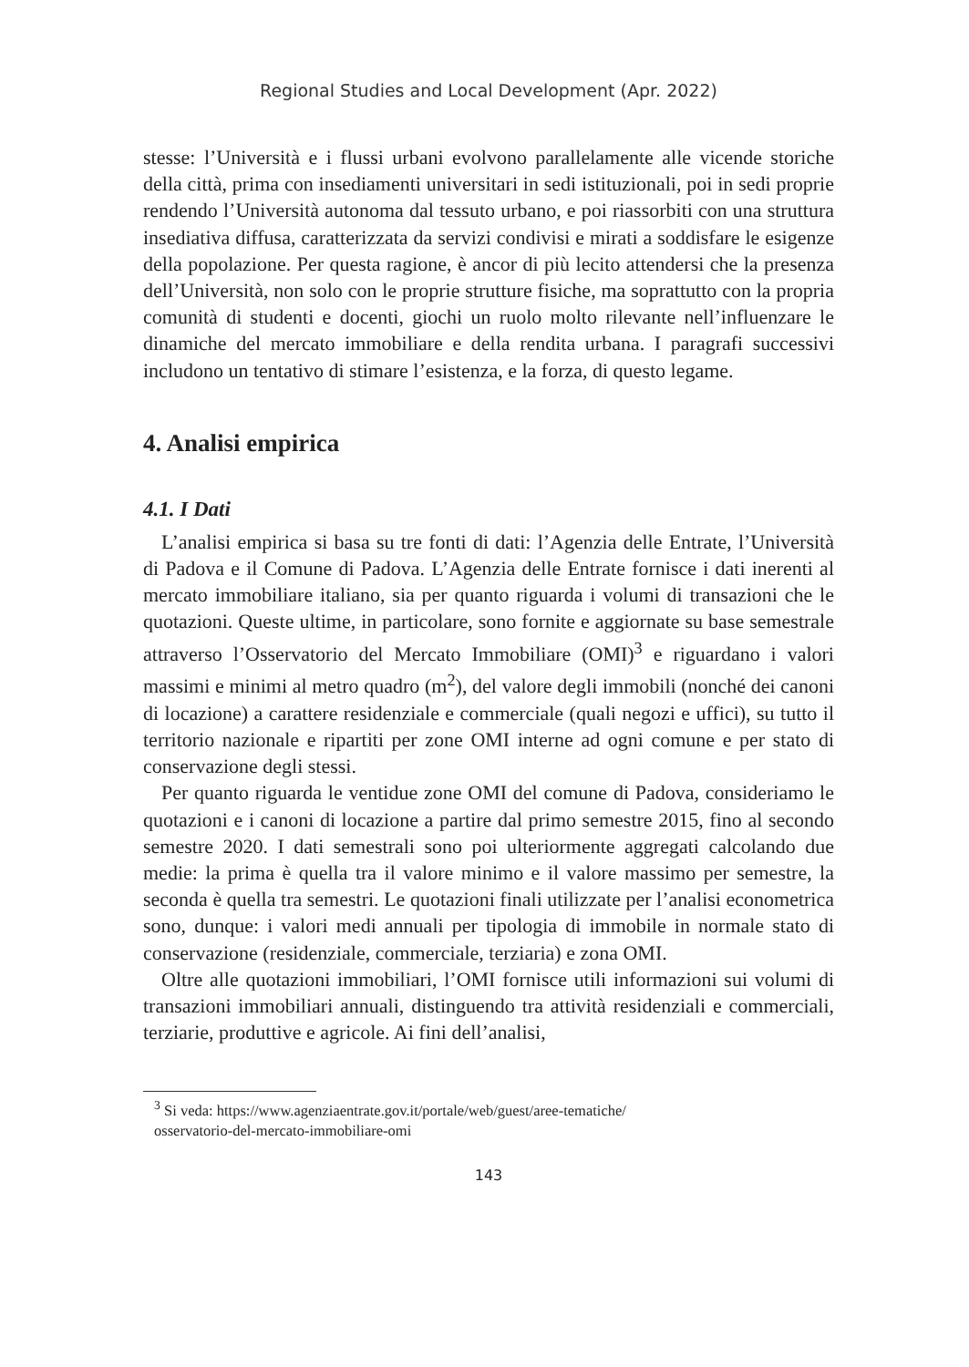Regional Studies and Local Development (Apr. 2022)
stesse: l’Università e i flussi urbani evolvono parallelamente alle vicende storiche della città, prima con insediamenti universitari in sedi istituzionali, poi in sedi proprie rendendo l’Università autonoma dal tessuto urbano, e poi riassorbiti con una struttura insediativa diffusa, caratterizzata da servizi condivisi e mirati a soddisfare le esigenze della popolazione. Per questa ragione, è ancor di più lecito attendersi che la presenza dell’Università, non solo con le proprie strutture fisiche, ma soprattutto con la propria comunità di studenti e docenti, giochi un ruolo molto rilevante nell’influenzare le dinamiche del mercato immobiliare e della rendita urbana. I paragrafi successivi includono un tentativo di stimare l’esistenza, e la forza, di questo legame.
4. Analisi empirica
4.1. I Dati
L’analisi empirica si basa su tre fonti di dati: l’Agenzia delle Entrate, l’Università di Padova e il Comune di Padova. L’Agenzia delle Entrate fornisce i dati inerenti al mercato immobiliare italiano, sia per quanto riguarda i volumi di transazioni che le quotazioni. Queste ultime, in particolare, sono fornite e aggiornate su base semestrale attraverso l’Osservatorio del Mercato Immobiliare (OMI)<sup>3</sup> e riguardano i valori massimi e minimi al metro quadro (m<sup>2</sup>), del valore degli immobili (nonché dei canoni di locazione) a carattere residenziale e commerciale (quali negozi e uffici), su tutto il territorio nazionale e ripartiti per zone OMI interne ad ogni comune e per stato di conservazione degli stessi.
Per quanto riguarda le ventidue zone OMI del comune di Padova, consideriamo le quotazioni e i canoni di locazione a partire dal primo semestre 2015, fino al secondo semestre 2020. I dati semestrali sono poi ulteriormente aggregati calcolando due medie: la prima è quella tra il valore minimo e il valore massimo per semestre, la seconda è quella tra semestri. Le quotazioni finali utilizzate per l’analisi econometrica sono, dunque: i valori medi annuali per tipologia di immobile in normale stato di conservazione (residenziale, commerciale, terziaria) e zona OMI.
Oltre alle quotazioni immobiliari, l’OMI fornisce utili informazioni sui volumi di transazioni immobiliari annuali, distinguendo tra attività residenziali e commerciali, terziarie, produttive e agricole. Ai fini dell’analisi,
<sup>3</sup> Si veda: https://www.agenziaentrate.gov.it/portale/web/guest/aree-tematiche/
osservatorio-del-mercato-immobiliare-omi
143